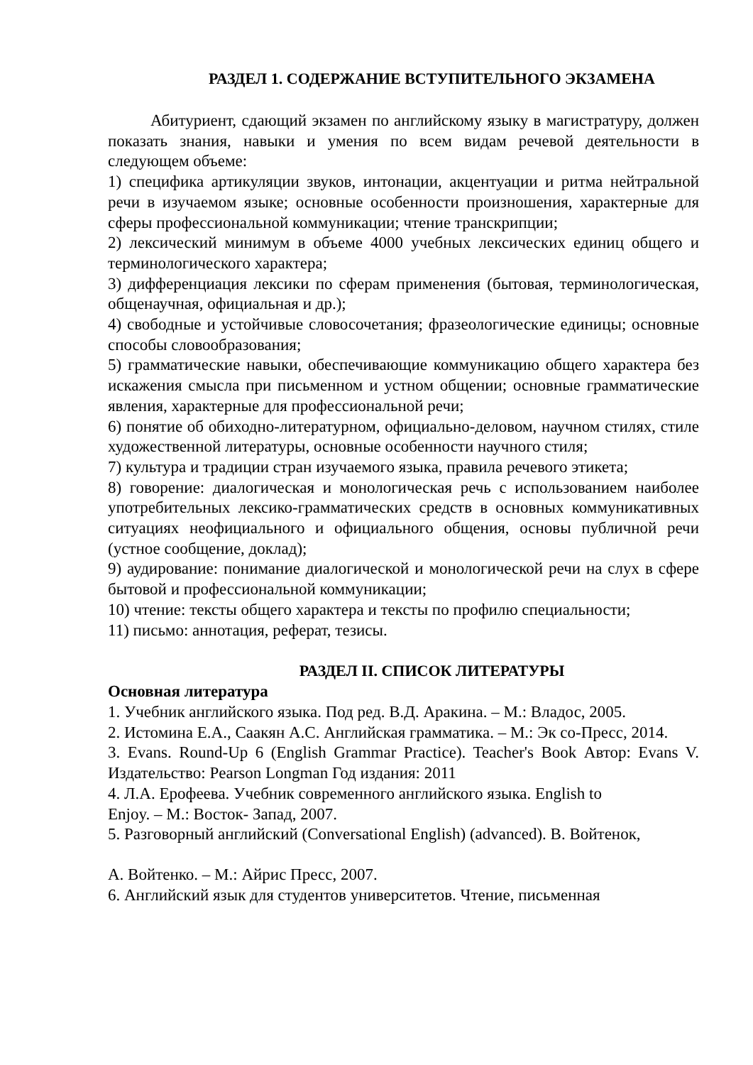РАЗДЕЛ 1. СОДЕРЖАНИЕ ВСТУПИТЕЛЬНОГО ЭКЗАМЕНА
Абитуриент, сдающий экзамен по английскому языку в магистратуру, должен показать знания, навыки и умения по всем видам речевой деятельности в следующем объеме:
1) специфика артикуляции звуков, интонации, акцентуации и ритма нейтральной речи в изучаемом языке; основные особенности произношения, характерные для сферы профессиональной коммуникации; чтение транскрипции;
2) лексический минимум в объеме 4000 учебных лексических единиц общего и терминологического характера;
3) дифференциация лексики по сферам применения (бытовая, терминологическая, общенаучная, официальная и др.);
4) свободные и устойчивые словосочетания; фразеологические единицы; основные способы словообразования;
5) грамматические навыки, обеспечивающие коммуникацию общего характера без искажения смысла при письменном и устном общении; основные грамматические явления, характерные для профессиональной речи;
6) понятие об обиходно-литературном, официально-деловом, научном стилях, стиле художественной литературы, основные особенности научного стиля;
7) культура и традиции стран изучаемого языка, правила речевого этикета;
8) говорение: диалогическая и монологическая речь с использованием наиболее употребительных лексико-грамматических средств в основных коммуникативных ситуациях неофициального и официального общения, основы публичной речи (устное сообщение, доклад);
9) аудирование: понимание диалогической и монологической речи на слух в сфере бытовой и профессиональной коммуникации;
10) чтение: тексты общего характера и тексты по профилю специальности;
11) письмо: аннотация, реферат, тезисы.
РАЗДЕЛ II. СПИСОК ЛИТЕРАТУРЫ
Основная литература
1. Учебник английского языка. Под ред. В.Д. Аракина. – М.: Владос, 2005.
2. Истомина Е.А., Саакян А.С. Английская грамматика. – М.: Эк со-Пресс, 2014.
3. Evans. Round-Up 6 (English Grammar Practice). Teacher's Book Автор: Evans V. Издательство: Pearson Longman Год издания: 2011
4. Л.А. Ерофеева. Учебник современного английского языка. English to
Enjoy. – М.: Восток- Запад, 2007.
5. Разговорный английский (Conversational English) (advanced). В. Войтенок,
А. Войтенко. – М.: Айрис Пресс, 2007.
6. Английский язык для студентов университетов. Чтение, письменная